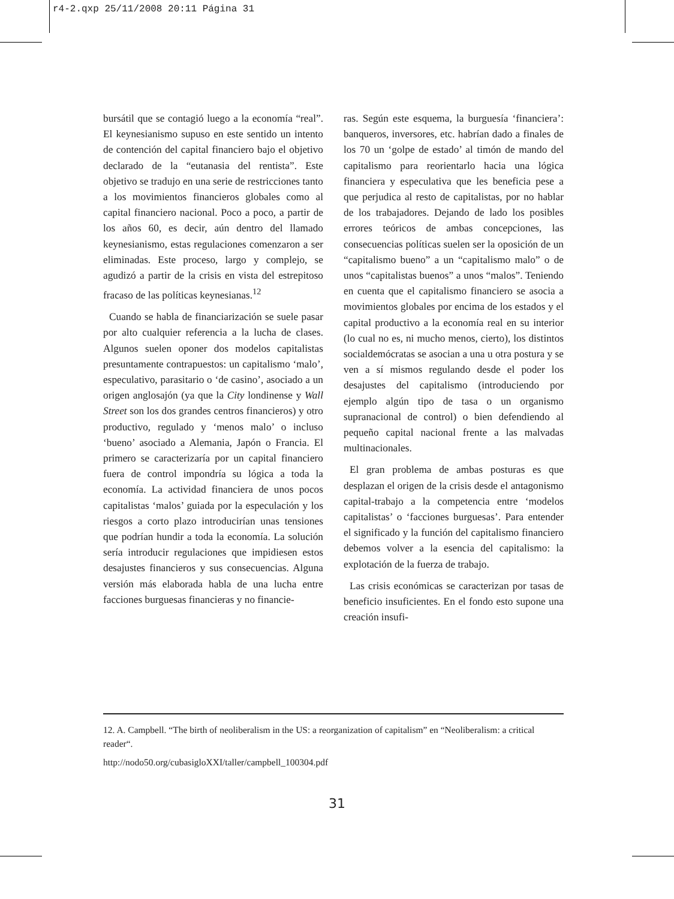r4-2.qxp 25/11/2008 20:11 Página 31
bursátil que se contagió luego a la economía “real”. El keynesianismo supuso en este sentido un intento de contención del capital financiero bajo el objetivo declarado de la “eutanasia del rentista”. Este objetivo se tradujo en una serie de restricciones tanto a los movimientos financieros globales como al capital financiero nacional. Poco a poco, a partir de los años 60, es decir, aún dentro del llamado keynesianismo, estas regulaciones comenzaron a ser eliminadas. Este proceso, largo y complejo, se agudizó a partir de la crisis en vista del estrepitoso fracaso de las políticas keynesianas.<sup>12</sup>
Cuando se habla de financiarización se suele pasar por alto cualquier referencia a la lucha de clases. Algunos suelen oponer dos modelos capitalistas presuntamente contrapuestos: un capitalismo ‘malo’, especulativo, parasitario o ‘de casino’, asociado a un origen anglosajón (ya que la City londinense y Wall Street son los dos grandes centros financieros) y otro productivo, regulado y ‘menos malo’ o incluso ‘bueno’ asociado a Alemania, Japón o Francia. El primero se caracterizaría por un capital financiero fuera de control impondría su lógica a toda la economía. La actividad financiera de unos pocos capitalistas ‘malos’ guiada por la especulación y los riesgos a corto plazo introducirían unas tensiones que podrían hundir a toda la economía. La solución sería introducir regulaciones que impidiesen estos desajustes financieros y sus consecuencias. Alguna versión más elaborada habla de una lucha entre facciones burguesas financieras y no financie-
ras. Según este esquema, la burguesía ‘financiera’: banqueros, inversores, etc. habrían dado a finales de los 70 un ‘golpe de estado’ al timón de mando del capitalismo para reorientarlo hacia una lógica financiera y especulativa que les beneficia pese a que perjudica al resto de capitalistas, por no hablar de los trabajadores. Dejando de lado los posibles errores teóricos de ambas concepciones, las consecuencias políticas suelen ser la oposición de un “capitalismo bueno” a un “capitalismo malo” o de unos “capitalistas buenos” a unos “malos”. Teniendo en cuenta que el capitalismo financiero se asocia a movimientos globales por encima de los estados y el capital productivo a la economía real en su interior (lo cual no es, ni mucho menos, cierto), los distintos socialdemócratas se asocian a una u otra postura y se ven a sí mismos regulando desde el poder los desajustes del capitalismo (introduciendo por ejemplo algún tipo de tasa o un organismo supranacional de control) o bien defendiendo al pequeño capital nacional frente a las malvadas multinacionales.
El gran problema de ambas posturas es que desplazan el origen de la crisis desde el antagonismo capital-trabajo a la competencia entre ‘modelos capitalistas’ o ‘facciones burguesas’. Para entender el significado y la función del capitalismo financiero debemos volver a la esencia del capitalismo: la explotación de la fuerza de trabajo.
Las crisis económicas se caracterizan por tasas de beneficio insuficientes. En el fondo esto supone una creación insufi-
12. A. Campbell. “The birth of neoliberalism in the US: a reorganization of capitalism” en “Neoliberalism: a critical reader“.
http://nodo50.org/cubasigloXXI/taller/campbell_100304.pdf
31